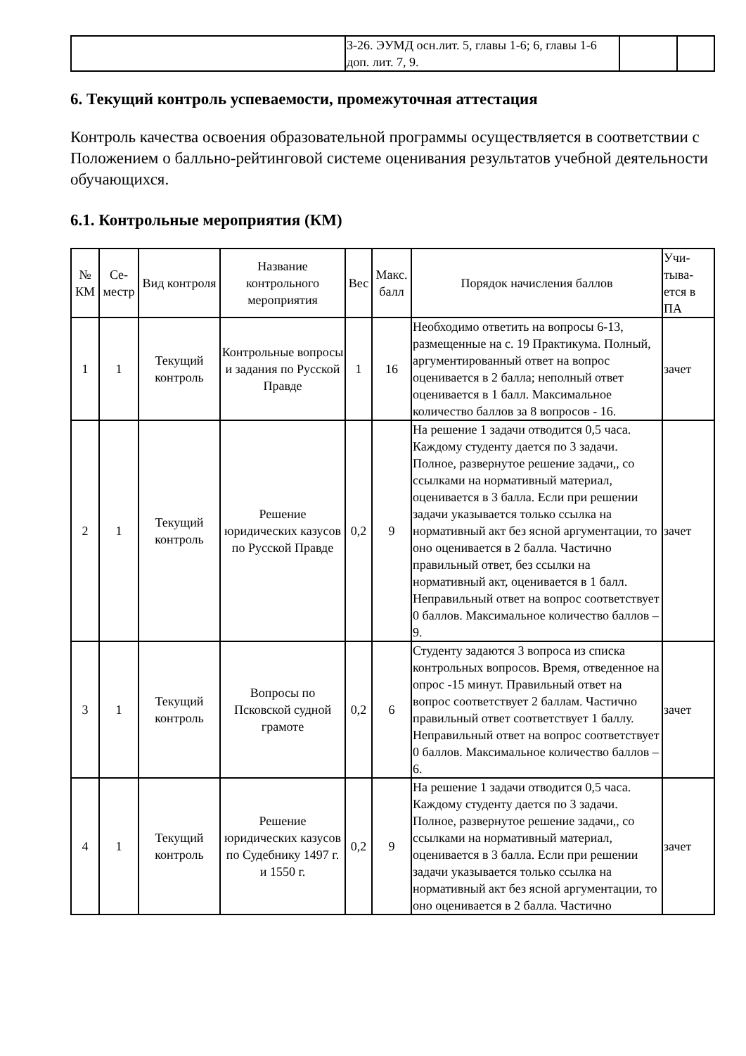| | 3-26. ЭУМД осн.лит. 5, главы 1-6; 6, главы 1-6 доп. лит. 7, 9. | | |
6. Текущий контроль успеваемости, промежуточная аттестация
Контроль качества освоения образовательной программы осуществляется в соответствии с Положением о балльно-рейтинговой системе оценивания результатов учебной деятельности обучающихся.
6.1. Контрольные мероприятия (КМ)
| № КМ | Се-местр | Вид контроля | Название контрольного мероприятия | Вес | Макс. балл | Порядок начисления баллов | Учи-тыва-ется в ПА |
| --- | --- | --- | --- | --- | --- | --- | --- |
| 1 | 1 | Текущий контроль | Контрольные вопросы и задания по Русской Правде | 1 | 16 | Необходимо ответить на вопросы 6-13, размещенные на с. 19 Практикума. Полный, аргументированный ответ на вопрос оценивается в 2 балла; неполный ответ оценивается в 1 балл. Максимальное количество баллов за 8 вопросов - 16. | зачет |
| 2 | 1 | Текущий контроль | Решение юридических казусов по Русской Правде | 0,2 | 9 | На решение 1 задачи отводится 0,5 часа. Каждому студенту дается по 3 задачи. Полное, развернутое решение задачи,, со ссылками на нормативный материал, оценивается в 3 балла. Если при решении задачи указывается только ссылка на нормативный акт без ясной аргументации, то оно оценивается в 2 балла. Частично правильный ответ, без ссылки на нормативный акт, оценивается в 1 балл. Неправильный ответ на вопрос соответствует 0 баллов. Максимальное количество баллов – 9. | зачет |
| 3 | 1 | Текущий контроль | Вопросы по Псковской судной грамоте | 0,2 | 6 | Студенту задаются 3 вопроса из списка контрольных вопросов. Время, отведенное на опрос -15 минут. Правильный ответ на вопрос соответствует 2 баллам. Частично правильный ответ соответствует 1 баллу. Неправильный ответ на вопрос соответствует 0 баллов. Максимальное количество баллов – 6. | зачет |
| 4 | 1 | Текущий контроль | Решение юридических казусов по Судебнику 1497 г. и 1550 г. | 0,2 | 9 | На решение 1 задачи отводится 0,5 часа. Каждому студенту дается по 3 задачи. Полное, развернутое решение задачи,, со ссылками на нормативный материал, оценивается в 3 балла. Если при решении задачи указывается только ссылка на нормативный акт без ясной аргументации, то оно оценивается в 2 балла. Частично | зачет |